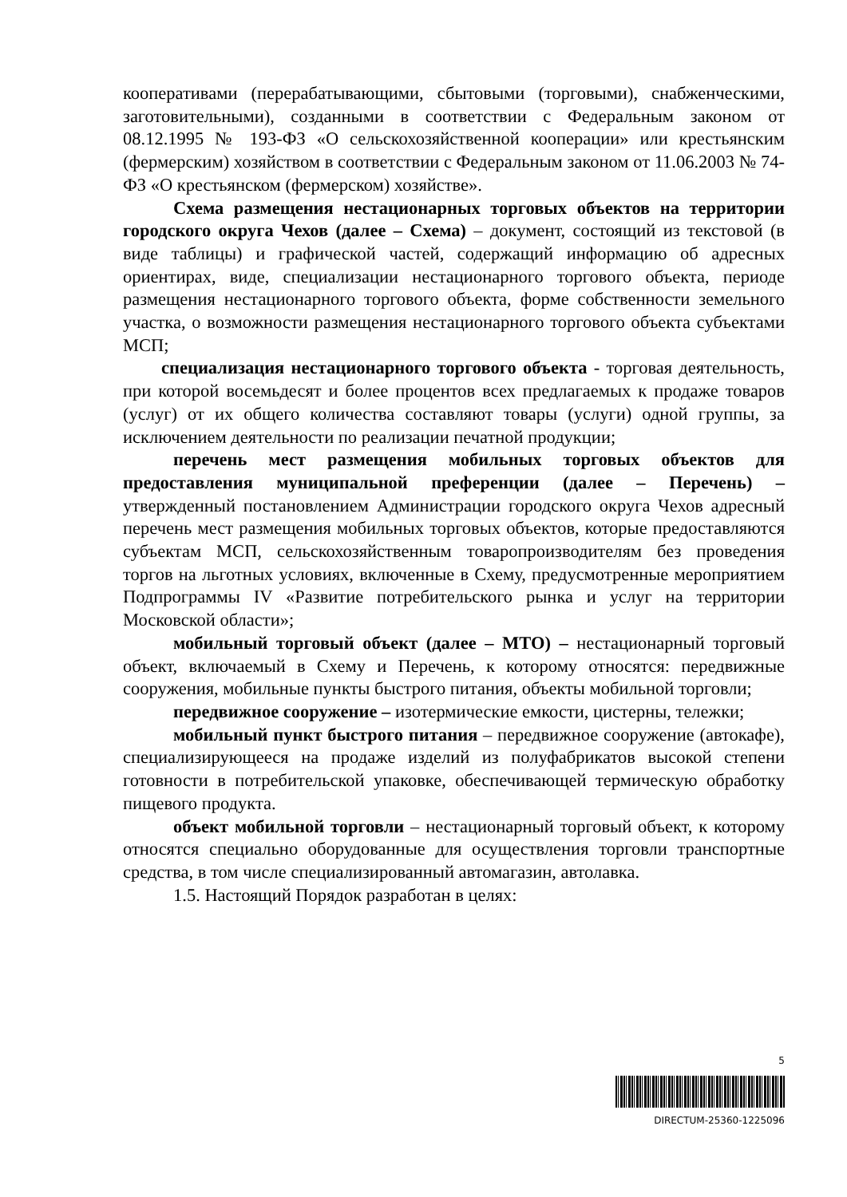кооперативами (перерабатывающими, сбытовыми (торговыми), снабженческими, заготовительными), созданными в соответствии с Федеральным законом от 08.12.1995 № 193-ФЗ «О сельскохозяйственной кооперации» или крестьянским (фермерским) хозяйством в соответствии с Федеральным законом от 11.06.2003 № 74-ФЗ «О крестьянском (фермерском) хозяйстве».
Схема размещения нестационарных торговых объектов на территории городского округа Чехов (далее – Схема) – документ, состоящий из текстовой (в виде таблицы) и графической частей, содержащий информацию об адресных ориентирах, виде, специализации нестационарного торгового объекта, периоде размещения нестационарного торгового объекта, форме собственности земельного участка, о возможности размещения нестационарного торгового объекта субъектами МСП;
специализация нестационарного торгового объекта - торговая деятельность, при которой восемьдесят и более процентов всех предлагаемых к продаже товаров (услуг) от их общего количества составляют товары (услуги) одной группы, за исключением деятельности по реализации печатной продукции;
перечень мест размещения мобильных торговых объектов для предоставления муниципальной преференции (далее – Перечень) – утвержденный постановлением Администрации городского округа Чехов адресный перечень мест размещения мобильных торговых объектов, которые предоставляются субъектам МСП, сельскохозяйственным товаропроизводителям без проведения торгов на льготных условиях, включенные в Схему, предусмотренные мероприятием Подпрограммы IV «Развитие потребительского рынка и услуг на территории Московской области»;
мобильный торговый объект (далее – МТО) – нестационарный торговый объект, включаемый в Схему и Перечень, к которому относятся: передвижные сооружения, мобильные пункты быстрого питания, объекты мобильной торговли;
передвижное сооружение – изотермические емкости, цистерны, тележки;
мобильный пункт быстрого питания – передвижное сооружение (автокафе), специализирующееся на продаже изделий из полуфабрикатов высокой степени готовности в потребительской упаковке, обеспечивающей термическую обработку пищевого продукта.
объект мобильной торговли – нестационарный торговый объект, к которому относятся специально оборудованные для осуществления торговли транспортные средства, в том числе специализированный автомагазин, автолавка.
1.5. Настоящий Порядок разработан в целях:
5
DIRECTUM-25360-1225096